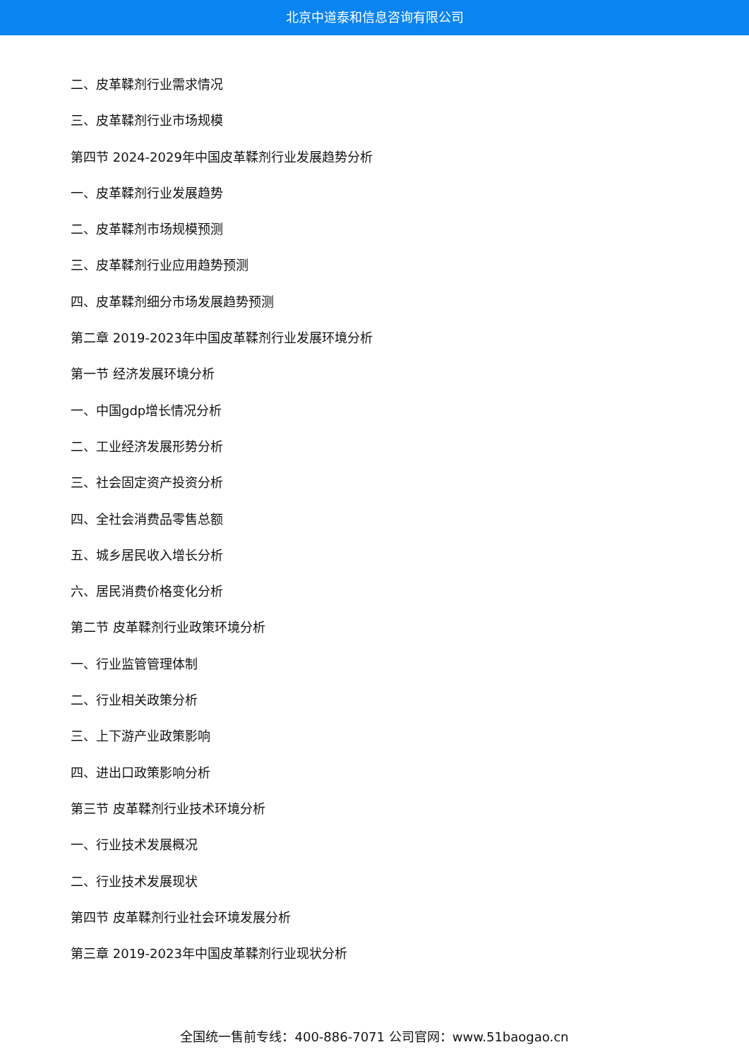北京中道泰和信息咨询有限公司
二、皮革鞣剂行业需求情况
三、皮革鞣剂行业市场规模
第四节 2024-2029年中国皮革鞣剂行业发展趋势分析
一、皮革鞣剂行业发展趋势
二、皮革鞣剂市场规模预测
三、皮革鞣剂行业应用趋势预测
四、皮革鞣剂细分市场发展趋势预测
第二章 2019-2023年中国皮革鞣剂行业发展环境分析
第一节 经济发展环境分析
一、中国gdp增长情况分析
二、工业经济发展形势分析
三、社会固定资产投资分析
四、全社会消费品零售总额
五、城乡居民收入增长分析
六、居民消费价格变化分析
第二节 皮革鞣剂行业政策环境分析
一、行业监管管理体制
二、行业相关政策分析
三、上下游产业政策影响
四、进出口政策影响分析
第三节 皮革鞣剂行业技术环境分析
一、行业技术发展概况
二、行业技术发展现状
第四节 皮革鞣剂行业社会环境发展分析
第三章 2019-2023年中国皮革鞣剂行业现状分析
全国统一售前专线：400-886-7071 公司官网：www.51baogao.cn